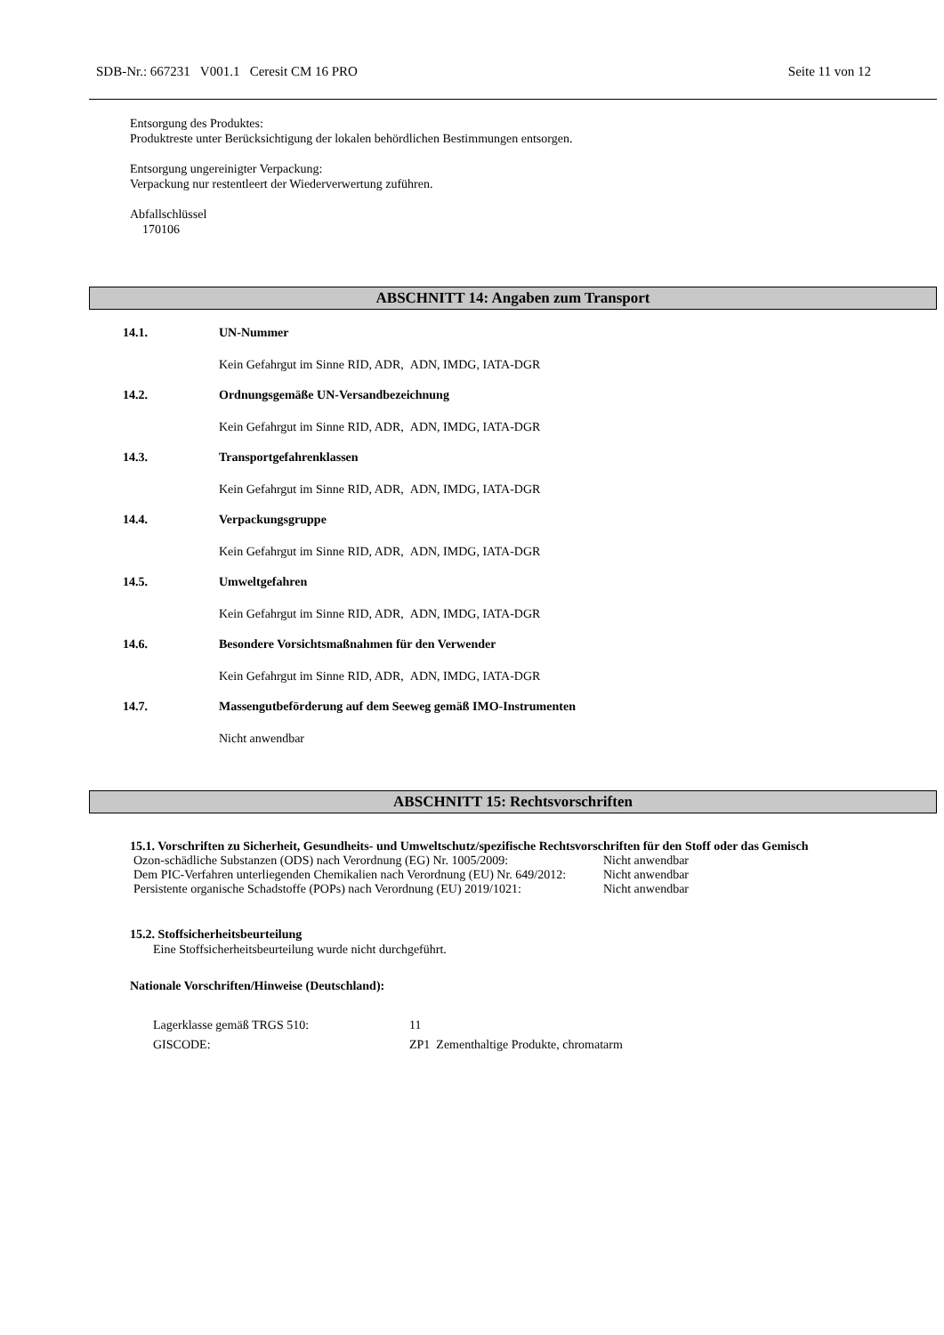SDB-Nr.: 667231 V001.1 Ceresit CM 16 PRO Seite 11 von 12
Entsorgung des Produktes:
Produktreste unter Berücksichtigung der lokalen behördlichen Bestimmungen entsorgen.
Entsorgung ungereinigter Verpackung:
Verpackung nur restentleert der Wiederverwertung zuführen.
Abfallschlüssel
170106
ABSCHNITT 14: Angaben zum Transport
14.1. UN-Nummer
Kein Gefahrgut im Sinne RID, ADR, ADN, IMDG, IATA-DGR
14.2. Ordnungsgemäße UN-Versandbezeichnung
Kein Gefahrgut im Sinne RID, ADR, ADN, IMDG, IATA-DGR
14.3. Transportgefahrenklassen
Kein Gefahrgut im Sinne RID, ADR, ADN, IMDG, IATA-DGR
14.4. Verpackungsgruppe
Kein Gefahrgut im Sinne RID, ADR, ADN, IMDG, IATA-DGR
14.5. Umweltgefahren
Kein Gefahrgut im Sinne RID, ADR, ADN, IMDG, IATA-DGR
14.6. Besondere Vorsichtsmaßnahmen für den Verwender
Kein Gefahrgut im Sinne RID, ADR, ADN, IMDG, IATA-DGR
14.7. Massengutbeförderung auf dem Seeweg gemäß IMO-Instrumenten
Nicht anwendbar
ABSCHNITT 15: Rechtsvorschriften
15.1. Vorschriften zu Sicherheit, Gesundheits- und Umweltschutz/spezifische Rechtsvorschriften für den Stoff oder das Gemisch
| Ozon-schädliche Substanzen (ODS) nach Verordnung (EG) Nr. 1005/2009: | Nicht anwendbar |
| Dem PIC-Verfahren unterliegenden Chemikalien nach Verordnung (EU) Nr. 649/2012: | Nicht anwendbar |
| Persistente organische Schadstoffe (POPs) nach Verordnung (EU) 2019/1021: | Nicht anwendbar |
15.2. Stoffsicherheitsbeurteilung
Eine Stoffsicherheitsbeurteilung wurde nicht durchgeführt.
Nationale Vorschriften/Hinweise (Deutschland):
| Lagerklasse gemäß TRGS 510: | 11 |
| GISCODE: | ZP1 Zementhaltige Produkte, chromatarm |